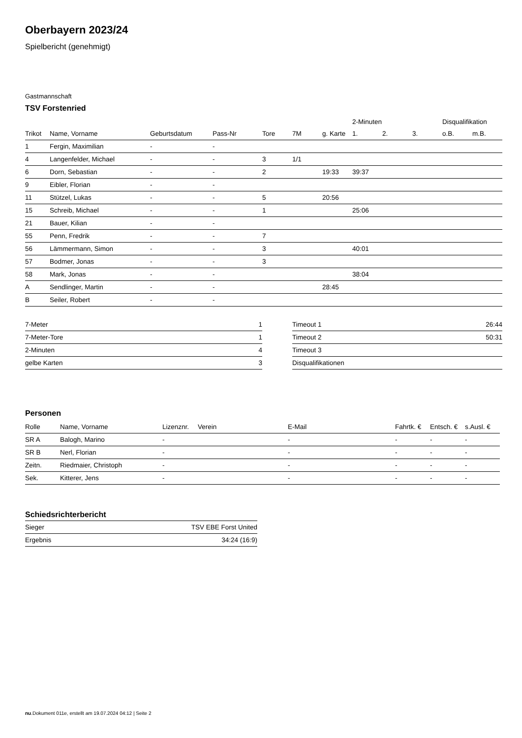Oberbayern 2023/24
Spielbericht (genehmigt)
Gastmannschaft
TSV Forstenried
| | | | | | | | 2-Minuten | | | Disqualifikation | |
| Trikot | Name, Vorname | Geburtsdatum | Pass-Nr | Tore | 7M | g. Karte | 1. | 2. | 3. | o.B. | m.B. |
| 1 | Fergin, Maximilian | - | - | | | | | | | | |
| 4 | Langenfelder, Michael | - | - | 3 | 1/1 | | | | | | |
| 6 | Dorn, Sebastian | - | - | 2 | | 19:33 | 39:37 | | | | |
| 9 | Eibler, Florian | - | - | | | | | | | | |
| 11 | Stützel, Lukas | - | - | 5 | | 20:56 | | | | | |
| 15 | Schreib, Michael | - | - | 1 | | | 25:06 | | | | |
| 21 | Bauer, Kilian | - | - | | | | | | | | |
| 55 | Penn, Fredrik | - | - | 7 | | | | | | | |
| 56 | Lämmermann, Simon | - | - | 3 | | | 40:01 | | | | |
| 57 | Bodmer, Jonas | - | - | 3 | | | | | | | |
| 58 | Mark, Jonas | - | - | | | | 38:04 | | | | |
| A | Sendlinger, Martin | - | - | | | 28:45 | | | | | |
| B | Seiler, Robert | - | - | | | | | | | | |
| 7-Meter | 1 |
| 7-Meter-Tore | 1 |
| 2-Minuten | 4 |
| gelbe Karten | 3 |
| Timeout 1 | 26:44 |
| Timeout 2 | 50:31 |
| Timeout 3 | |
| Disqualifikationen | |
Personen
| Rolle | Name, Vorname | Lizenznr. | Verein | E-Mail | Fahrtk. € | Entsch. € | s.Ausl. € |
| --- | --- | --- | --- | --- | --- | --- | --- |
| SR A | Balogh, Marino | - | | - | - | - | - |
| SR B | Nerl, Florian | - | | - | - | - | - |
| Zeitn. | Riedmaier, Christoph | - | | - | - | - | - |
| Sek. | Kitterer, Jens | - | | - | - | - | - |
Schiedsrichterbericht
| Sieger | TSV EBE Forst United |
| Ergebnis | 34:24 (16:9) |
nu.Dokument 011e, erstellt am 19.07.2024 04:12 | Seite 2